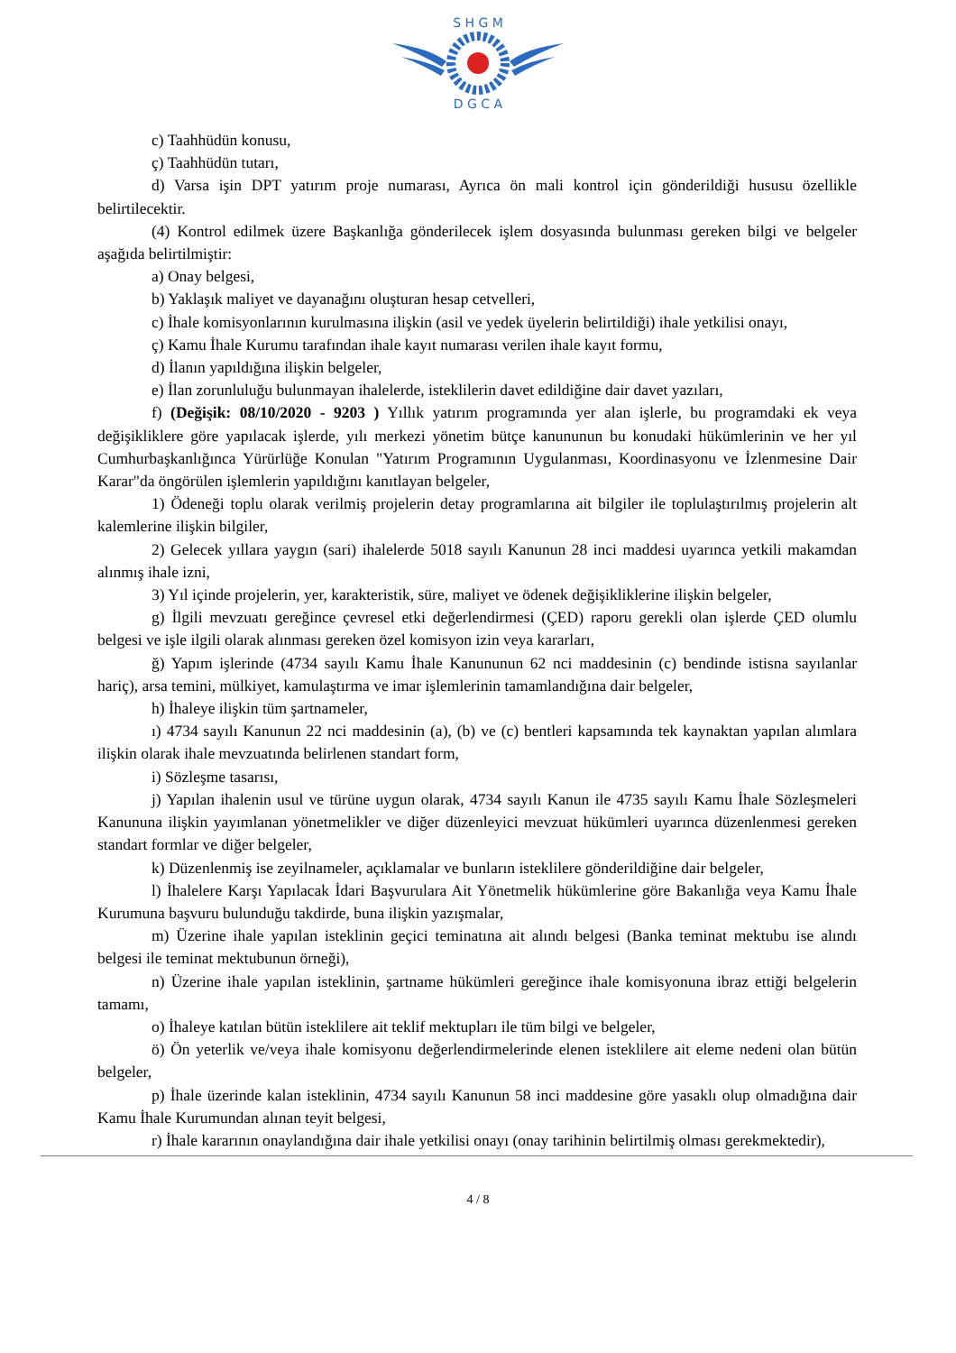S H G M
D G C A
c) Taahhüdün konusu,
ç) Taahhüdün tutarı,
d) Varsa işin DPT yatırım proje numarası, Ayrıca ön mali kontrol için gönderildiği hususu özellikle belirtilecektir.
(4) Kontrol edilmek üzere Başkanlığa gönderilecek işlem dosyasında bulunması gereken bilgi ve belgeler aşağıda belirtilmiştir:
a) Onay belgesi,
b) Yaklaşık maliyet ve dayanağını oluşturan hesap cetvelleri,
c) İhale komisyonlarının kurulmasına ilişkin (asil ve yedek üyelerin belirtildiği) ihale yetkilisi onayı,
ç) Kamu İhale Kurumu tarafından ihale kayıt numarası verilen ihale kayıt formu,
d) İlanın yapıldığına ilişkin belgeler,
e) İlan zorunluluğu bulunmayan ihalelerde, isteklilerin davet edildiğine dair davet yazıları,
f) (Değişik: 08/10/2020 - 9203 ) Yıllık yatırım programında yer alan işlerle, bu programdaki ek veya değişikliklere göre yapılacak işlerde, yılı merkezi yönetim bütçe kanununun bu konudaki hükümlerinin ve her yıl Cumhurbaşkanlığınca Yürürlüğe Konulan "Yatırım Programının Uygulanması, Koordinasyonu ve İzlenmesine Dair Karar"da öngörülen işlemlerin yapıldığını kanıtlayan belgeler,
1) Ödeneği toplu olarak verilmiş projelerin detay programlarına ait bilgiler ile toplulaştırılmış projelerin alt kalemlerine ilişkin bilgiler,
2) Gelecek yıllara yaygın (sari) ihalelerde 5018 sayılı Kanunun 28 inci maddesi uyarınca yetkili makamdan alınmış ihale izni,
3) Yıl içinde projelerin, yer, karakteristik, süre, maliyet ve ödenek değişikliklerine ilişkin belgeler,
g) İlgili mevzuatı gereğince çevresel etki değerlendirmesi (ÇED) raporu gerekli olan işlerde ÇED olumlu belgesi ve işle ilgili olarak alınması gereken özel komisyon izin veya kararları,
ğ) Yapım işlerinde (4734 sayılı Kamu İhale Kanununun 62 nci maddesinin (c) bendinde istisna sayılanlar hariç), arsa temini, mülkiyet, kamulaştırma ve imar işlemlerinin tamamlandığına dair belgeler,
h) İhaleye ilişkin tüm şartnameler,
ı) 4734 sayılı Kanunun 22 nci maddesinin (a), (b) ve (c) bentleri kapsamında tek kaynaktan yapılan alımlara ilişkin olarak ihale mevzuatında belirlenen standart form,
i) Sözleşme tasarısı,
j) Yapılan ihalenin usul ve türüne uygun olarak, 4734 sayılı Kanun ile 4735 sayılı Kamu İhale Sözleşmeleri Kanununa ilişkin yayımlanan yönetmelikler ve diğer düzenleyici mevzuat hükümleri uyarınca düzenlenmesi gereken standart formlar ve diğer belgeler,
k) Düzenlenmiş ise zeyilnameler, açıklamalar ve bunların isteklilere gönderildiğine dair belgeler,
l) İhalelere Karşı Yapılacak İdari Başvurulara Ait Yönetmelik hükümlerine göre Bakanlığa veya Kamu İhale Kurumuna başvuru bulunduğu takdirde, buna ilişkin yazışmalar,
m) Üzerine ihale yapılan isteklinin geçici teminatına ait alındı belgesi (Banka teminat mektubu ise alındı belgesi ile teminat mektubunun örneği),
n) Üzerine ihale yapılan isteklinin, şartname hükümleri gereğince ihale komisyonuna ibraz ettiği belgelerin tamamı,
o) İhaleye katılan bütün isteklilere ait teklif mektupları ile tüm bilgi ve belgeler,
ö) Ön yeterlik ve/veya ihale komisyonu değerlendirmelerinde elenen isteklilere ait eleme nedeni olan bütün belgeler,
p) İhale üzerinde kalan isteklinin, 4734 sayılı Kanunun 58 inci maddesine göre yasaklı olup olmadığına dair Kamu İhale Kurumundan alınan teyit belgesi,
r) İhale kararının onaylandığına dair ihale yetkilisi onayı (onay tarihinin belirtilmiş olması gerekmektedir),
4 / 8